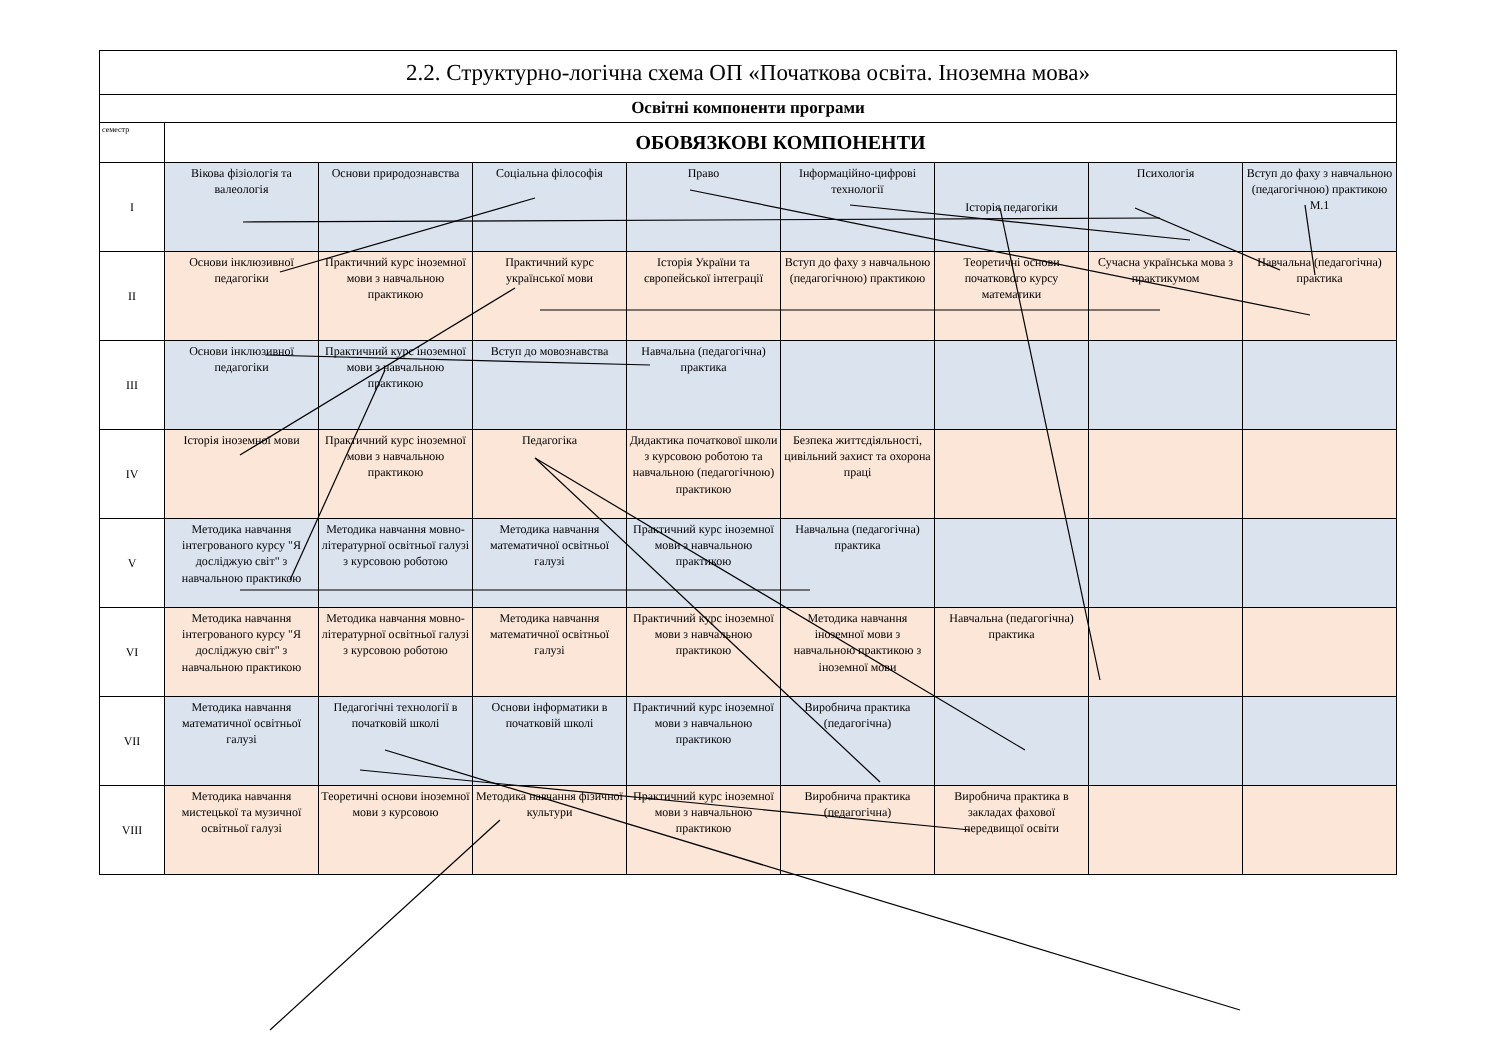| 2.2. Структурно-логічна схема ОП «Початкова освіта. Іноземна мова» | | | | | | | | |
| Освітні компоненти програми | | | | | | | | |
| семестр | ОБОВЯЗКОВІ КОМПОНЕНТИ | | | | | | | |
| I | Вікова фізіологія та валеологія | Основи природознавства | Соціальна філософія | Право | Інформаційно-цифрові технології | Історія педагогіки | Психологія | Вступ до фаху з навчальною (педагогічною) практикою М.1 |
| II | Основи інклюзивної педагогіки | Практичний курс іноземної мови з навчальною практикою | Практичний курс української мови | Історія України та європейської інтеграції | Вступ до фаху з навчальною (педагогічною) практикою | Теоретичні основи початкового курсу математики | Сучасна українська мова з практикумом | Навчальна (педагогічна) практика |
| III | Основи інклюзивної педагогіки | Практичний курс іноземної мови з навчальною практикою | Вступ до мовознавства | Навчальна (педагогічна) практика | | | | |
| IV | Історія іноземної мови | Практичний курс іноземної мови з навчальною практикою | Педагогіка | Дидактика початкової школи з курсовою роботою та навчальною (педагогічною) практикою | Безпека життєдіяльності, цивільний захист та охорона праці | | | |
| V | Методика навчання інтегрованого курсу "Я досліджую світ" з навчальною практикою | Методика навчання мовно-літературної освітньої галузі з курсовою роботою | Методика навчання математичної освітньої галузі | Практичний курс іноземної мови з навчальною практикою | Навчальна (педагогічна) практика | | | |
| VI | Методика навчання інтегрованого курсу "Я досліджую світ" з навчальною практикою | Методика навчання мовно-літературної освітньої галузі з курсовою роботою | Методика навчання математичної освітньої галузі | Практичний курс іноземної мови з навчальною практикою | Методика навчання іноземної мови з навчальною практикою з іноземної мови | Навчальна (педагогічна) практика | | |
| VII | Методика навчання математичної освітньої галузі | Педагогічні технології в початковій школі | Основи інформатики в початковій школі | Практичний курс іноземної мови з навчальною практикою | Виробнича практика (педагогічна) | | | |
| VIII | Методика навчання мистецької та музичної освітньої галузі | Теоретичні основи іноземної мови з курсовою | Методика навчання фізичної культури | Практичний курс іноземної мови з навчальною практикою | Виробнича практика (педагогічна) | Виробнича практика в закладах фахової передвищої освіти | | |